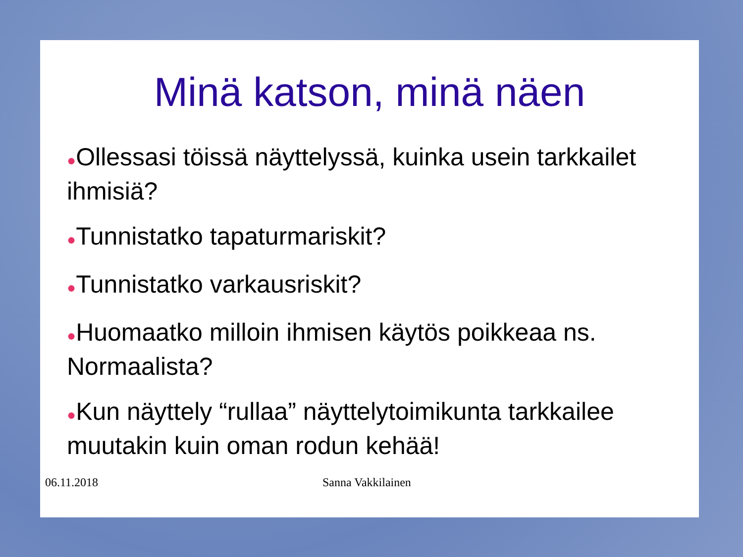Minä katson, minä näen
●Ollessasi töissä näyttelyssä, kuinka usein tarkkailet ihmisiä?
●Tunnistatko tapaturmariskit?
●Tunnistatko varkausriskit?
●Huomaatko milloin ihmisen käytös poikkeaa ns. Normaalista?
●Kun näyttely “rullaa” näyttelytoimikunta tarkkailee muutakin kuin oman rodun kehää!
06.11.2018 Sanna Vakkilainen